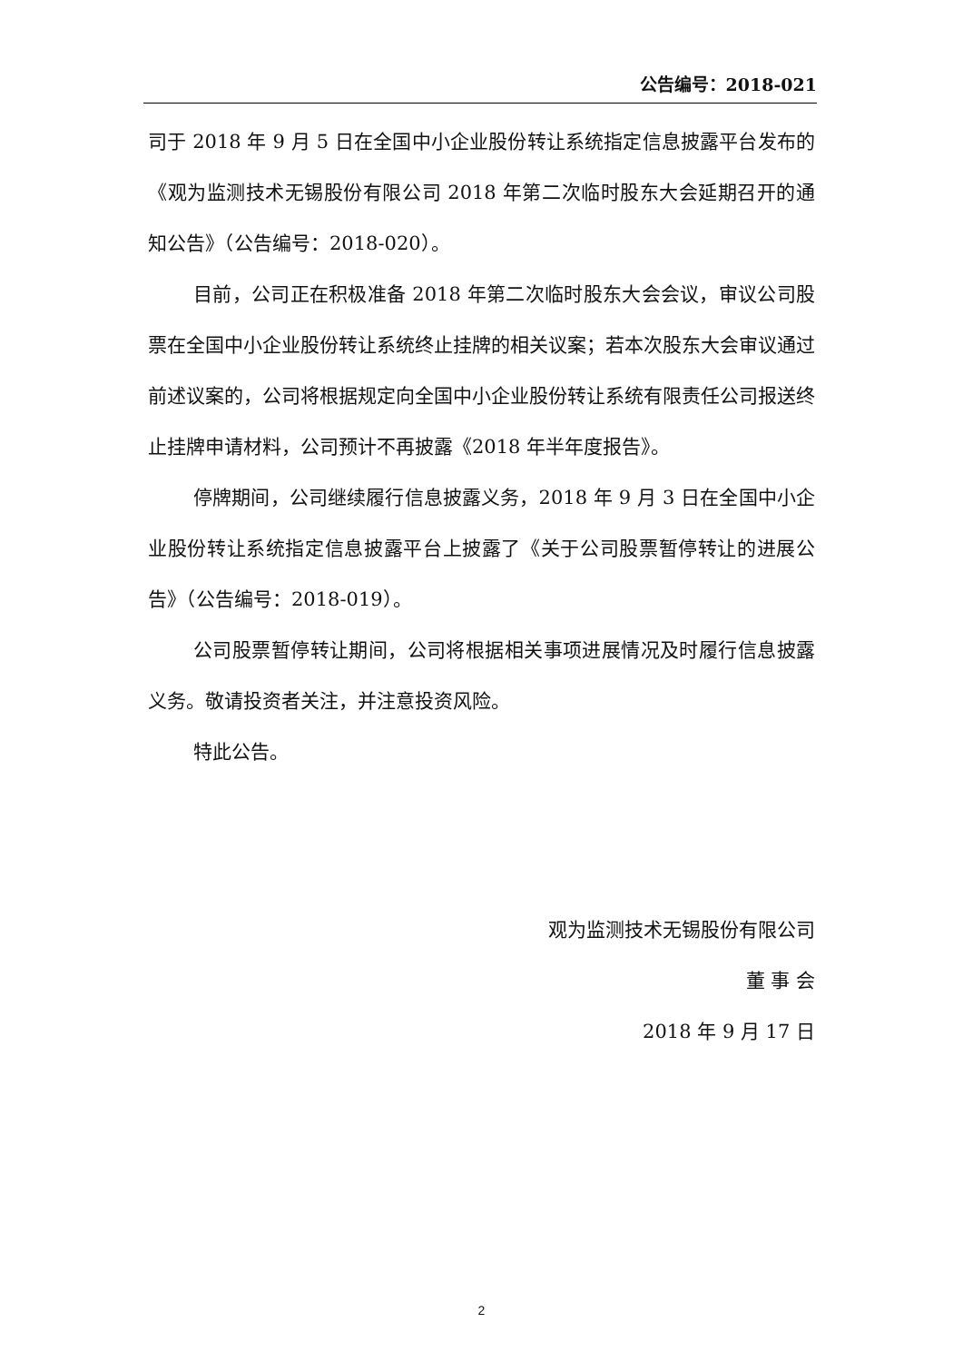公告编号：2018-021
司于 2018 年 9 月 5 日在全国中小企业股份转让系统指定信息披露平台发布的《观为监测技术无锡股份有限公司 2018 年第二次临时股东大会延期召开的通知公告》（公告编号：2018-020）。
目前，公司正在积极准备 2018 年第二次临时股东大会会议，审议公司股票在全国中小企业股份转让系统终止挂牌的相关议案；若本次股东大会审议通过前述议案的，公司将根据规定向全国中小企业股份转让系统有限责任公司报送终止挂牌申请材料，公司预计不再披露《2018 年半年度报告》。
停牌期间，公司继续履行信息披露义务，2018 年 9 月 3 日在全国中小企业股份转让系统指定信息披露平台上披露了《关于公司股票暂停转让的进展公告》（公告编号：2018-019）。
公司股票暂停转让期间，公司将根据相关事项进展情况及时履行信息披露义务。敬请投资者关注，并注意投资风险。
特此公告。
观为监测技术无锡股份有限公司
董 事 会
2018 年 9 月 17 日
2